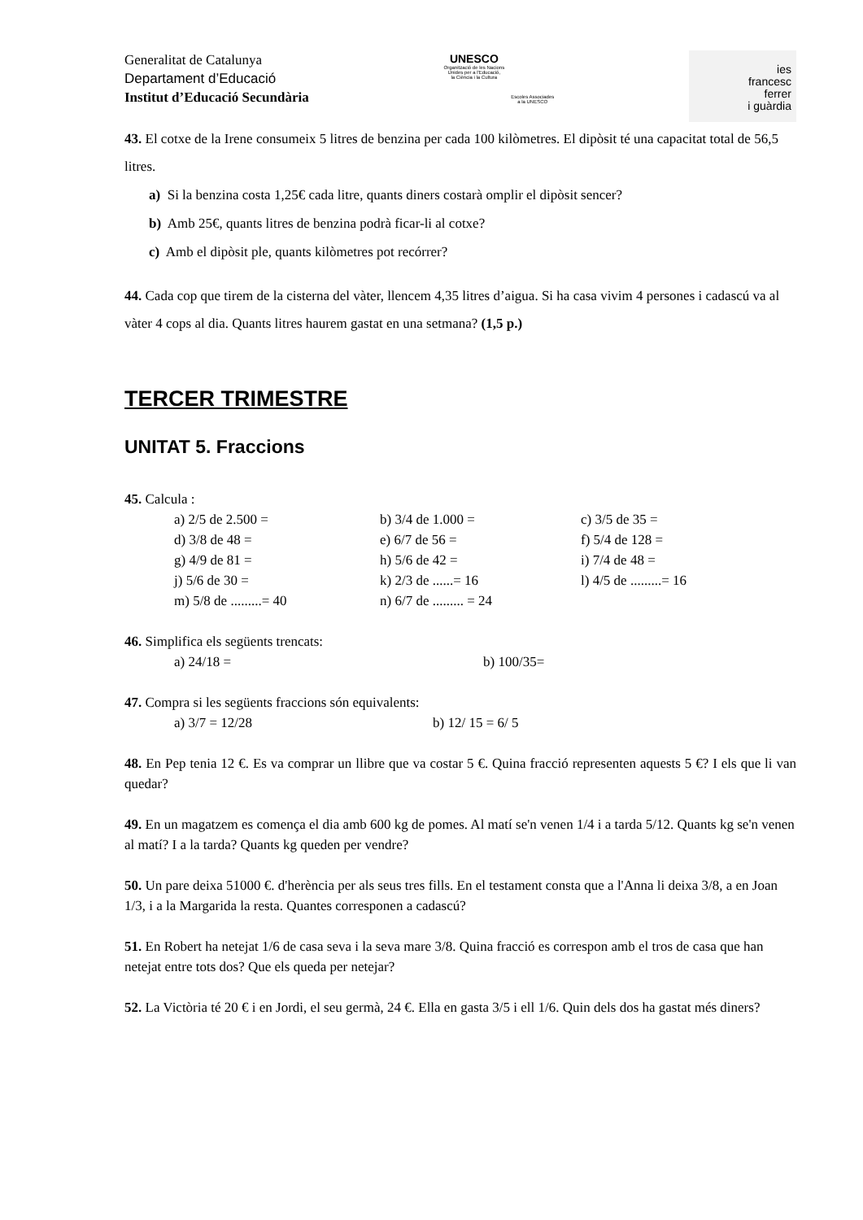Generalitat de Catalunya
Departament d’Educació
Institut d’Educació Secundària
UNESCO
Organització de les Nacions
Unides per a l'Educació,
la Ciència i la Cultura
Escoles Associades
a la UNESCO
ies
francesc
ferrer
i guàrdia
43. El cotxe de la Irene consumeix 5 litres de benzina per cada 100 kilòmetres. El dipòsit té una capacitat total de 56,5 litres.
a) Si la benzina costa 1,25€ cada litre, quants diners costarà omplir el dipòsit sencer?
b) Amb 25€, quants litres de benzina podrà ficar-li al cotxe?
c) Amb el dipòsit ple, quants kilòmetres pot recórrer?
44. Cada cop que tirem de la cisterna del vàter, llencem 4,35 litres d’aigua. Si ha casa vivim 4 persones i cadascú va al vàter 4 cops al dia. Quants litres haurem gastat en una setmana? (1,5 p.)
TERCER TRIMESTRE
UNITAT 5. Fraccions
45. Calcula :
a) 2/5 de 2.500 = b) 3/4 de 1.000 = c) 3/5 de 35 = d) 3/8 de 48 = e) 6/7 de 56 = f) 5/4 de 128 = g) 4/9 de 81 = h) 5/6 de 42 = i) 7/4 de 48 = j) 5/6 de 30 = k) 2/3 de ......= 16 l) 4/5 de .........= 16 m) 5/8 de .........= 40 n) 6/7 de ......... = 24
46. Simplifica els següents trencats:
a) 24/18 = b) 100/35=
47. Compra si les següents fraccions són equivalents:
a) 3/7 = 12/28 b) 12/ 15 = 6/ 5
48. En Pep tenia 12 €. Es va comprar un llibre que va costar 5 €. Quina fracció representen aquests 5 €? I els que li van quedar?
49. En un magatzem es comença el dia amb 600 kg de pomes. Al matí se'n venen 1/4 i a tarda 5/12. Quants kg se'n venen al matí? I a la tarda? Quants kg queden per vendre?
50. Un pare deixa 51000 €. d'herència per als seus tres fills. En el testament consta que a l'Anna li deixa 3/8, a en Joan 1/3, i a la Margarida la resta. Quantes corresponen a cadascú?
51. En Robert ha netejat 1/6 de casa seva i la seva mare 3/8. Quina fracció es correspon amb el tros de casa que han netejat entre tots dos? Que els queda per netejar?
52. La Victòria té 20 € i en Jordi, el seu germà, 24 €. Ella en gasta 3/5 i ell 1/6. Quin dels dos ha gastat més diners?